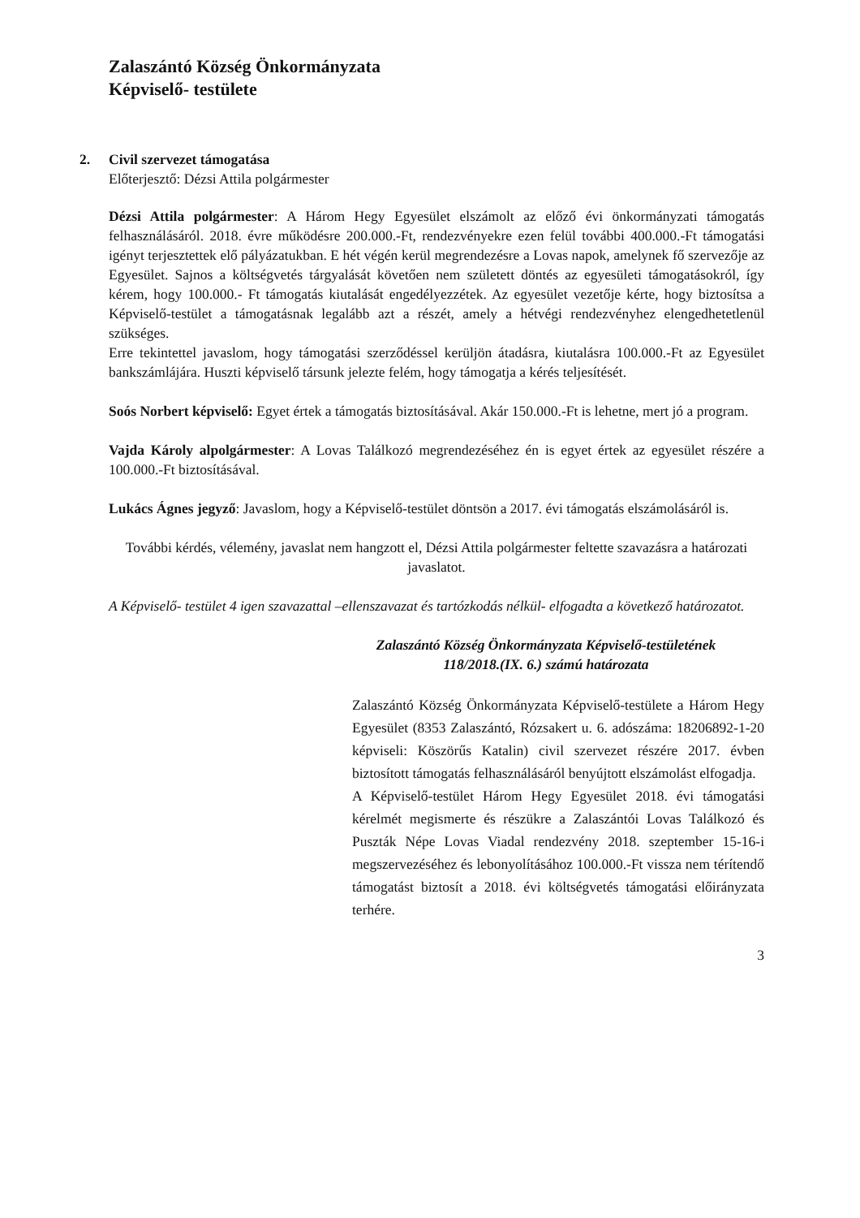Zalaszántó Község Önkormányzata
Képviselő- testülete
2. Civil szervezet támogatása
Előterjesztő: Dézsi Attila polgármester
Dézsi Attila polgármester: A Három Hegy Egyesület elszámolt az előző évi önkormányzati támogatás felhasználásáról. 2018. évre működésre 200.000.-Ft, rendezvényekre ezen felül további 400.000.-Ft támogatási igényt terjesztettek elő pályázatukban. E hét végén kerül megrendezésre a Lovas napok, amelynek fő szervezője az Egyesület. Sajnos a költségvetés tárgyalását követően nem született döntés az egyesületi támogatásokról, így kérem, hogy 100.000.- Ft támogatás kiutalását engedélyezzétek. Az egyesület vezetője kérte, hogy biztosítsa a Képviselő-testület a támogatásnak legalább azt a részét, amely a hétvégi rendezvényhez elengedhetetlenül szükséges.
Erre tekintettel javaslom, hogy támogatási szerződéssel kerüljön átadásra, kiutalásra 100.000.-Ft az Egyesület bankszámlájára. Huszti képviselő társunk jelezte felém, hogy támogatja a kérés teljesítését.
Soós Norbert képviselő: Egyet értek a támogatás biztosításával. Akár 150.000.-Ft is lehetne, mert jó a program.
Vajda Károly alpolgármester: A Lovas Találkozó megrendezéséhez én is egyet értek az egyesület részére a 100.000.-Ft biztosításával.
Lukács Ágnes jegyző: Javaslom, hogy a Képviselő-testület döntsön a 2017. évi támogatás elszámolásáról is.
További kérdés, vélemény, javaslat nem hangzott el, Dézsi Attila polgármester feltette szavazásra a határozati javaslatot.
A Képviselő- testület 4 igen szavazattal –ellenszavazat és tartózkodás nélkül- elfogadta a következő határozatot.
Zalaszántó Község Önkormányzata Képviselő-testületének
118/2018.(IX. 6.) számú határozata
Zalaszántó Község Önkormányzata Képviselő-testülete a Három Hegy Egyesület (8353 Zalaszántó, Rózsakert u. 6. adószáma: 18206892-1-20 képviseli: Köszörűs Katalin) civil szervezet részére 2017. évben biztosított támogatás felhasználásáról benyújtott elszámolást elfogadja.
A Képviselő-testület Három Hegy Egyesület 2018. évi támogatási kérelmét megismerte és részükre a Zalaszántói Lovas Találkozó és Puszták Népe Lovas Viadal rendezvény 2018. szeptember 15-16-i megszervezéséhez és lebonyolításához 100.000.-Ft vissza nem térítendő támogatást biztosít a 2018. évi költségvetés támogatási előirányzata terhére.
3